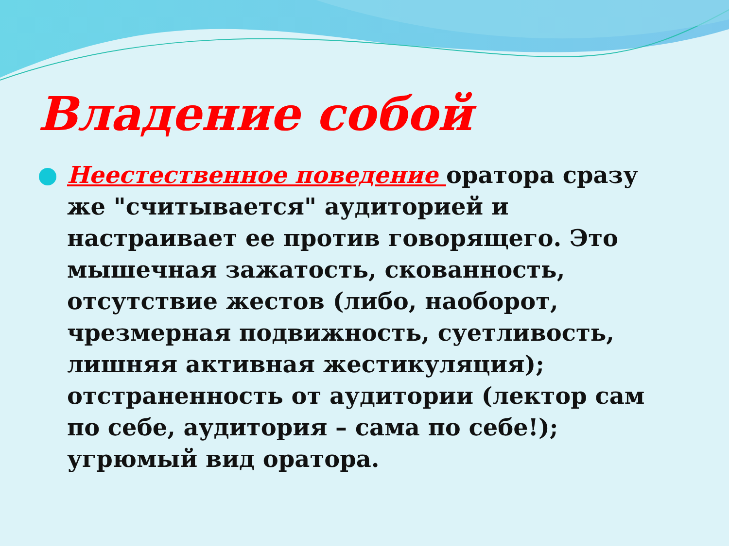Владение собой
Неестественное поведение оратора сразу же "считывается" аудиторией и настраивает ее против говорящего. Это мышечная зажатость, скованность, отсутствие жестов (либо, наоборот, чрезмерная подвижность, суетливость, лишняя активная жестикуляция); отстраненность от аудитории (лектор сам по себе, аудитория – сама по себе!); угрюмый вид оратора.